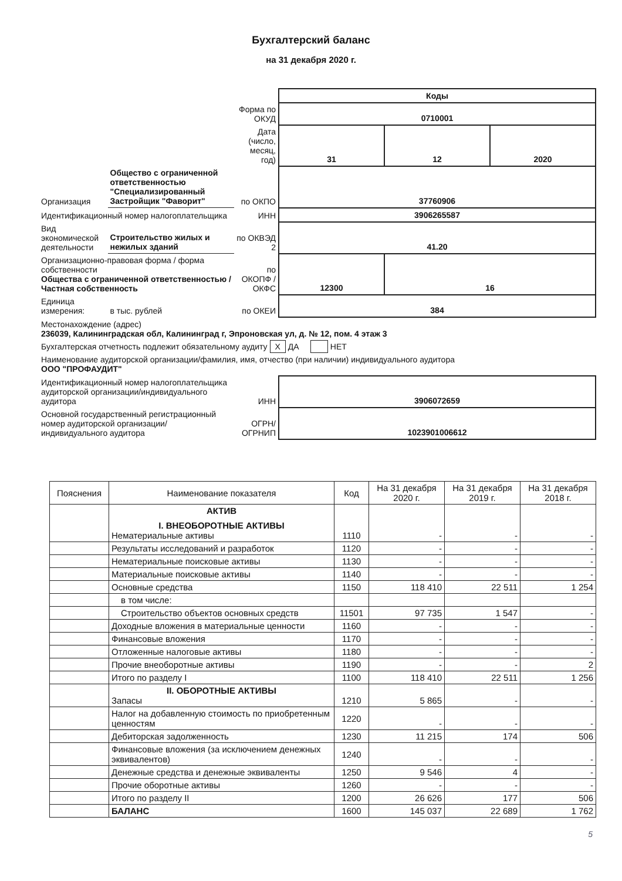Бухгалтерский баланс
на 31 декабря 2020 г.
| | | | Коды | | |
| | | Форма по ОКУД | 0710001 | | |
| | | Дата (число, месяц, год) | 31 | 12 | 2020 |
| Организация | Общество с ограниченной ответственностью "Специализированный Застройщик "Фаворит" | по ОКПО | 37760906 | | |
| Идентификационный номер налогоплательщика | | ИНН | 3906265587 | | |
| Вид экономической деятельности | Строительство жилых и нежилых зданий | по ОКВЭД 2 | 41.20 | | |
| Организационно-правовая форма / форма собственности Общества с ограниченной ответственностью / Частная собственность | | по ОКОПФ / ОКФС | 12300 | 16 | |
| Единица измерения: | в тыс. рублей | по ОКЕИ | 384 | | |
| Местонахождение (адрес) 236039, Калининградская обл, Калининград г, Эпроновская ул, д. № 12, пом. 4 этаж 3 | | | | | |
| Бухгалтерская отчетность подлежит обязательному аудиту X ДА НЕТ | | | | | |
| Наименование аудиторской организации/фамилия, имя, отчество (при наличии) индивидуального аудитора ООО "ПРОФАУДИТ" | | | | | |
| Идентификационный номер налогоплательщика аудиторской организации/индивидуального аудитора | | ИНН | 3906072659 | | |
| Основной государственный регистрационный номер аудиторской организации/индивидуального аудитора | | ОГРН/ ОГРНИП | 1023901006612 | | |
| Пояснения | Наименование показателя | Код | На 31 декабря 2020 г. | На 31 декабря 2019 г. | На 31 декабря 2018 г. |
| --- | --- | --- | --- | --- | --- |
| | АКТИВ I. ВНЕОБОРОТНЫЕ АКТИВЫ Нематериальные активы | 1110 | - | - | - |
| | Результаты исследований и разработок | 1120 | - | - | - |
| | Нематериальные поисковые активы | 1130 | - | - | - |
| | Материальные поисковые активы | 1140 | - | - | - |
| | Основные средства | 1150 | 118 410 | 22 511 | 1 254 |
| | в том числе: | | | | |
| | Строительство объектов основных средств | 11501 | 97 735 | 1 547 | - |
| | Доходные вложения в материальные ценности | 1160 | - | - | - |
| | Финансовые вложения | 1170 | - | - | - |
| | Отложенные налоговые активы | 1180 | - | - | - |
| | Прочие внеоборотные активы | 1190 | - | - | 2 |
| | Итого по разделу I | 1100 | 118 410 | 22 511 | 1 256 |
| | II. ОБОРОТНЫЕ АКТИВЫ Запасы | 1210 | 5 865 | - | - |
| | Налог на добавленную стоимость по приобретенным ценностям | 1220 | - | - | - |
| | Дебиторская задолженность | 1230 | 11 215 | 174 | 506 |
| | Финансовые вложения (за исключением денежных эквивалентов) | 1240 | - | - | - |
| | Денежные средства и денежные эквиваленты | 1250 | 9 546 | 4 | - |
| | Прочие оборотные активы | 1260 | - | - | - |
| | Итого по разделу II | 1200 | 26 626 | 177 | 506 |
| | БАЛАНС | 1600 | 145 037 | 22 689 | 1 762 |
5